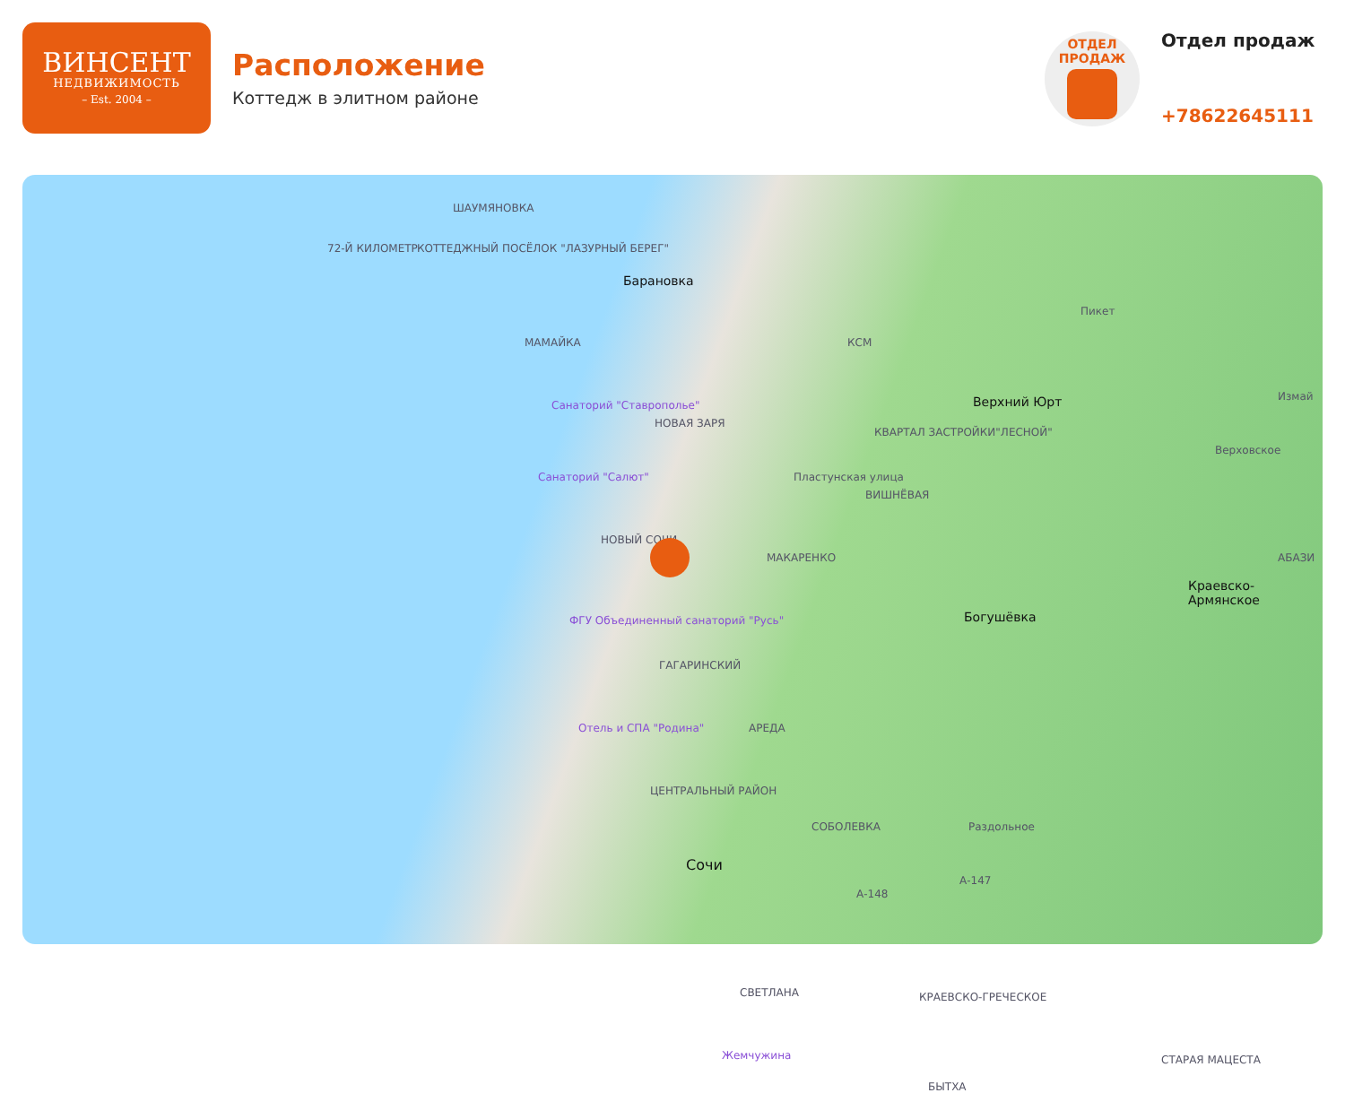ВИНСЕНТ
НЕДВИЖИМОСТЬ
– Est. 2004 –
Расположение
Коттедж в элитном районе
ОТДЕЛ
ПРОДАЖ
Отдел продаж
+78622645111
ШАУМЯНОВКА
72-Й КИЛОМЕТР КОТТЕДЖНЫЙ ПОСЁЛОК "ЛАЗУРНЫЙ БЕРЕГ"
Барановка
МАМАЙКА КСМ
Пикет
Верхний Юрт Измай
Санаторий "Ставрополье"
НОВАЯ ЗАРЯ
КВАРТАЛ ЗАСТРОЙКИ"ЛЕСНОЙ"
Верховское
Санаторий "Салют" Пластунская улица
ВИШНЁВАЯ
НОВЫЙ СОЧИ
МАКАРЕНКО АБАЗИ
ФГУ Объединенный санаторий "Русь"
Краевско-Армянское
Богушёвка
ГАГАРИНСКИЙ
Отель и СПА "Родина" АРЕДА
ЦЕНТРАЛЬНЫЙ РАЙОН
СОБОЛЕВКА Раздольное
Сочи
А-147
А-148
СВЕТЛАНА КРАЕВСКО-ГРЕЧЕСКОЕ
Жемчужина
БЫТХА
СТАРАЯ МАЦЕСТА